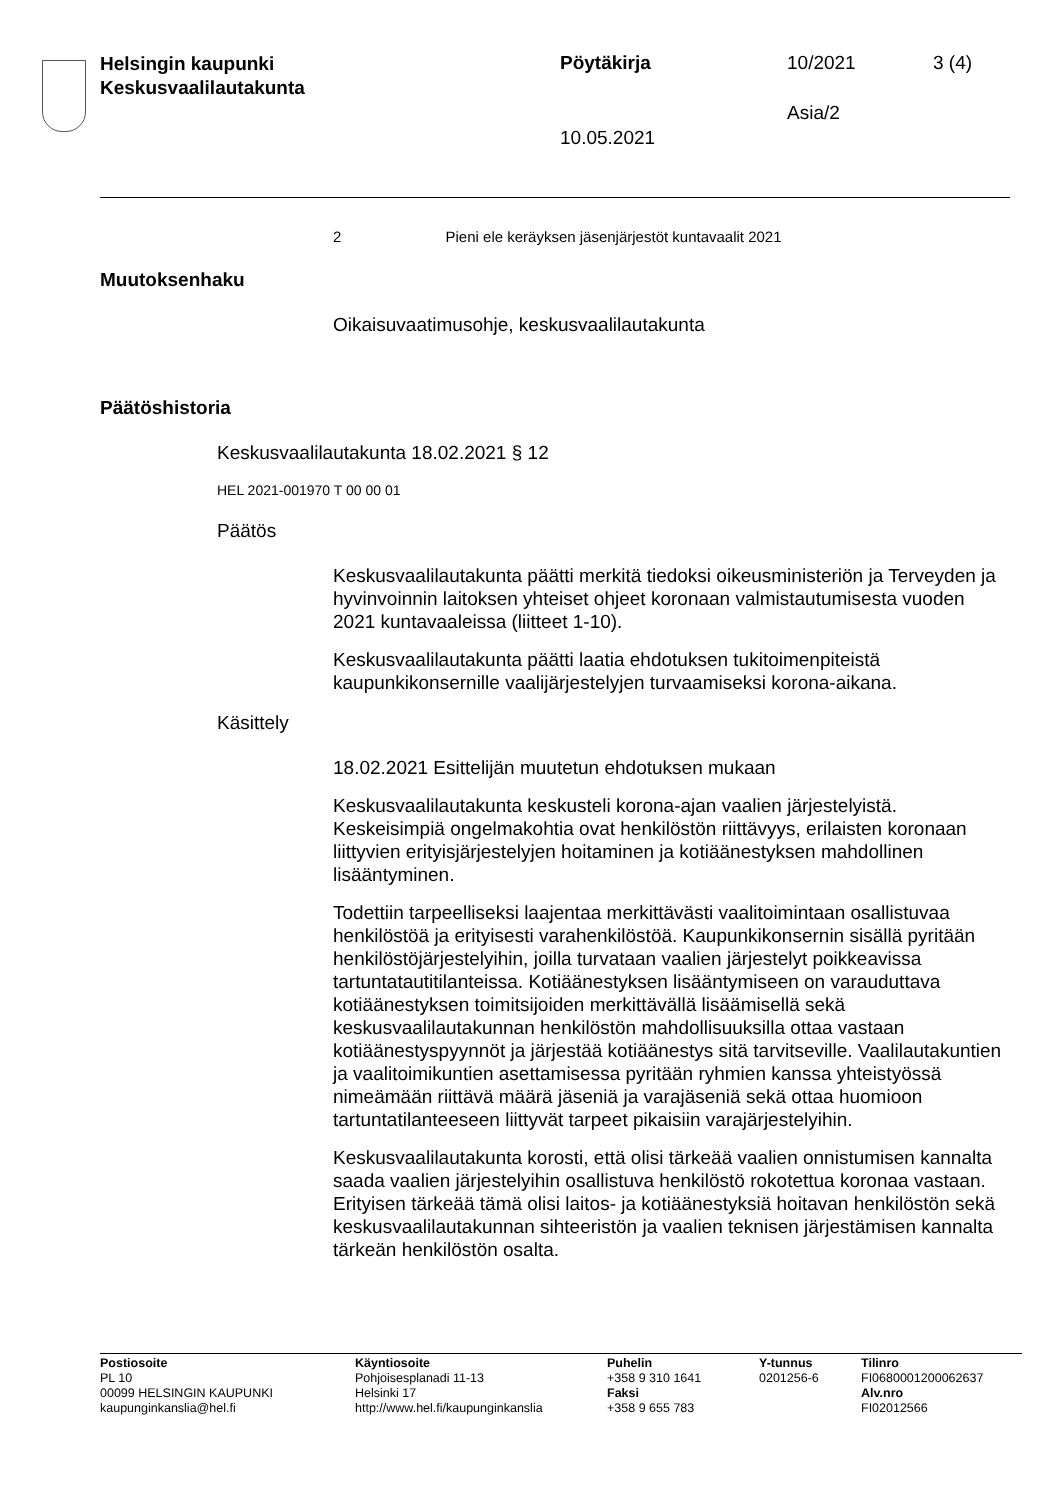Helsingin kaupunki
Keskusvaalilautakunta
Pöytäkirja 10/2021 3 (4)
Asia/2
10.05.2021
2 Pieni ele keräyksen jäsenjärjestöt kuntavaalit 2021
Muutoksenhaku
Oikaisuvaatimusohje, keskusvaalilautakunta
Päätöshistoria
Keskusvaalilautakunta 18.02.2021 § 12
HEL 2021-001970 T 00 00 01
Päätös
Keskusvaalilautakunta päätti merkitä tiedoksi oikeusministeriön ja Terveyden ja hyvinvoinnin laitoksen yhteiset ohjeet koronaan valmistautumisesta vuoden 2021 kuntavaaleissa (liitteet 1-10).
Keskusvaalilautakunta päätti laatia ehdotuksen tukitoimenpiteistä kaupunkikonsernille vaalijärjestelyjen turvaamiseksi korona-aikana.
Käsittely
18.02.2021 Esittelijän muutetun ehdotuksen mukaan
Keskusvaalilautakunta keskusteli korona-ajan vaalien järjestelyistä. Keskeisimpiä ongelmakohtia ovat henkilöstön riittävyys, erilaisten koronaan liittyvien erityisjärjestelyjen hoitaminen ja kotiäänestyksen mahdollinen lisääntyminen.
Todettiin tarpeelliseksi laajentaa merkittävästi vaalitoimintaan osallistuvaa henkilöstöä ja erityisesti varahenkilöstöä. Kaupunkikonsernin sisällä pyritään henkilöstöjärjestelyihin, joilla turvataan vaalien järjestelyt poikkeavissa tartuntatautitilanteissa. Kotiäänestyksen lisääntymiseen on varauduttava kotiäänestyksen toimitsijoiden merkittävällä lisäämisellä sekä keskusvaalilautakunnan henkilöstön mahdollisuuksilla ottaa vastaan kotiäänestyspyynnöt ja järjestää kotiäänestys sitä tarvitseville. Vaalilautakuntien ja vaalitoimikuntien asettamisessa pyritään ryhmien kanssa yhteistyössä nimeämään riittävä määrä jäseniä ja varajäseniä sekä ottaa huomioon tartuntatilanteeseen liittyvät tarpeet pikaisiin varajärjestelyihin.
Keskusvaalilautakunta korosti, että olisi tärkeää vaalien onnistumisen kannalta saada vaalien järjestelyihin osallistuva henkilöstö rokotettua koronaa vastaan. Erityisen tärkeää tämä olisi laitos- ja kotiäänestyksiä hoitavan henkilöstön sekä keskusvaalilautakunnan sihteeristön ja vaalien teknisen järjestämisen kannalta tärkeän henkilöstön osalta.
Postiosoite
PL 10
00099 HELSINGIN KAUPUNKI
kaupunginkanslia@hel.fi
Käyntiosoite
Pohjoisesplanadi 11-13
Helsinki 17
http://www.hel.fi/kaupunginkanslia
Puhelin
+358 9 310 1641
Faksi
+358 9 655 783
Y-tunnus
0201256-6
Tilinro
FI0680001200062637
Alv.nro
FI02012566